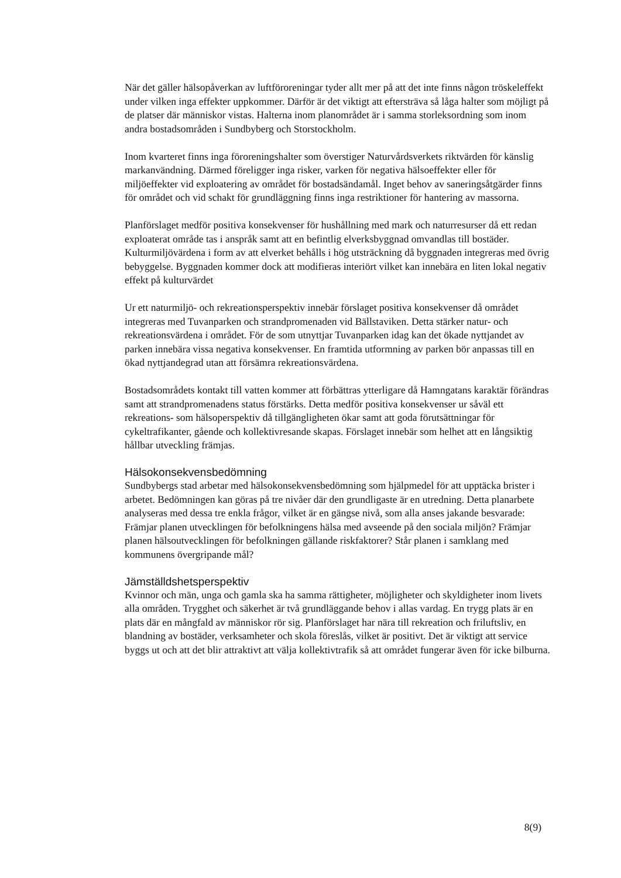När det gäller hälsopåverkan av luftföroreningar tyder allt mer på att det inte finns någon tröskeleffekt under vilken inga effekter uppkommer. Därför är det viktigt att eftersträva så låga halter som möjligt på de platser där människor vistas. Halterna inom planområdet är i samma storleksordning som inom andra bostadsområden i Sundbyberg och Storstockholm.
Inom kvarteret finns inga föroreningshalter som överstiger Naturvårdsverkets riktvärden för känslig markanvändning. Därmed föreligger inga risker, varken för negativa hälsoeffekter eller för miljöeffekter vid exploatering av området för bostadsändamål. Inget behov av saneringsåtgärder finns för området och vid schakt för grundläggning finns inga restriktioner för hantering av massorna.
Planförslaget medför positiva konsekvenser för hushållning med mark och naturresurser då ett redan exploaterat område tas i anspråk samt att en befintlig elverksbyggnad omvandlas till bostäder. Kulturmiljövärdena i form av att elverket behålls i hög utsträckning då byggnaden integreras med övrig bebyggelse. Byggnaden kommer dock att modifieras interiört vilket kan innebära en liten lokal negativ effekt på kulturvärdet
Ur ett naturmiljö- och rekreationsperspektiv innebär förslaget positiva konsekvenser då området integreras med Tuvanparken och strandpromenaden vid Bällstaviken. Detta stärker natur- och rekreationsvärdena i området. För de som utnyttjar Tuvanparken idag kan det ökade nyttjandet av parken innebära vissa negativa konsekvenser. En framtida utformning av parken bör anpassas till en ökad nyttjandegrad utan att försämra rekreationsvärdena.
Bostadsområdets kontakt till vatten kommer att förbättras ytterligare då Hamngatans karaktär förändras samt att strandpromenadens status förstärks. Detta medför positiva konsekvenser ur såväl ett rekreations- som hälsoperspektiv då tillgängligheten ökar samt att goda förutsättningar för cykeltrafikanter, gående och kollektivresande skapas. Förslaget innebär som helhet att en långsiktig hållbar utveckling främjas.
Hälsokonsekvensbedömning
Sundbybergs stad arbetar med hälsokonsekvensbedömning som hjälpmedel för att upptäcka brister i arbetet. Bedömningen kan göras på tre nivåer där den grundligaste är en utredning. Detta planarbete analyseras med dessa tre enkla frågor, vilket är en gängse nivå, som alla anses jakande besvarade:
Främjar planen utvecklingen för befolkningens hälsa med avseende på den sociala miljön? Främjar planen hälsoutvecklingen för befolkningen gällande riskfaktorer? Står planen i samklang med kommunens övergripande mål?
Jämställdshetsperspektiv
Kvinnor och män, unga och gamla ska ha samma rättigheter, möjligheter och skyldigheter inom livets alla områden. Trygghet och säkerhet är två grundläggande behov i allas vardag. En trygg plats är en plats där en mångfald av människor rör sig. Planförslaget har nära till rekreation och friluftsliv, en blandning av bostäder, verksamheter och skola föreslås, vilket är positivt. Det är viktigt att service byggs ut och att det blir attraktivt att välja kollektivtrafik så att området fungerar även för icke bilburna.
8(9)